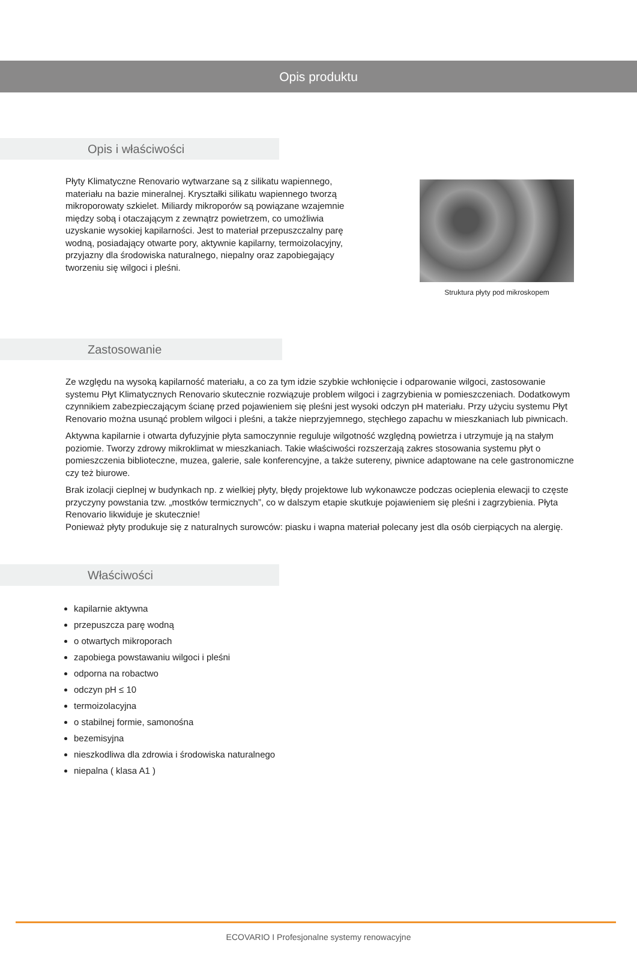Opis produktu
Opis i właściwości
Płyty Klimatyczne Renovario wytwarzane są z silikatu wapiennego, materiału na bazie mineralnej. Kryształki silikatu wapiennego tworzą mikroporowaty szkielet. Miliardy mikroporów są powiązane wzajemnie między sobą i otaczającym z zewnątrz powietrzem, co umożliwia uzyskanie wysokiej kapilarności. Jest to materiał przepuszczalny parę wodną, posiadający otwarte pory, aktywnie kapilarny, termoizolacyjny, przyjazny dla środowiska naturalnego, niepalny oraz zapobiegający tworzeniu się wilgoci i pleśni.
Struktura płyty pod mikroskopem
Zastosowanie
Ze względu na wysoką kapilarność materiału, a co za tym idzie szybkie wchłonięcie i odparowanie wilgoci, zastosowanie systemu Płyt Klimatycznych Renovario skutecznie rozwiązuje problem wilgoci i zagrzybienia w pomieszczeniach. Dodatkowym czynnikiem zabezpieczającym ścianę przed pojawieniem się pleśni jest wysoki odczyn pH materiału. Przy użyciu systemu Płyt Renovario można usunąć problem wilgoci i pleśni, a także nieprzyjemnego, stęchłego zapachu w mieszkaniach lub piwnicach.
Aktywna kapilarnie i otwarta dyfuzyjnie płyta samoczynnie reguluje wilgotność względną powietrza i utrzymuje ją na stałym poziomie. Tworzy zdrowy mikroklimat w mieszkaniach. Takie właściwości rozszerzają zakres stosowania systemu płyt o pomieszczenia biblioteczne, muzea, galerie, sale konferencyjne, a także sutereny, piwnice adaptowane na cele gastronomiczne czy też biurowe.
Brak izolacji cieplnej w budynkach np. z wielkiej płyty, błędy projektowe lub wykonawcze podczas ocieplenia elewacji to częste przyczyny powstania tzw. „mostków termicznych”, co w dalszym etapie skutkuje pojawieniem się pleśni i zagrzybienia. Płyta Renovario likwiduje je skutecznie!
Ponieważ płyty produkuje się z naturalnych surowców: piasku i wapna materiał polecany jest dla osób cierpiących na alergię.
Właściwości
kapilarnie aktywna
przepuszcza parę wodną
o otwartych mikroporach
zapobiega powstawaniu wilgoci i pleśni
odporna na robactwo
odczyn pH ≤ 10
termoizolacyjna
o stabilnej formie, samonośna
bezemisyjna
nieszkodliwa dla zdrowia i środowiska naturalnego
niepalna ( klasa A1 )
ECOVARIO I Profesjonalne systemy renowacyjne